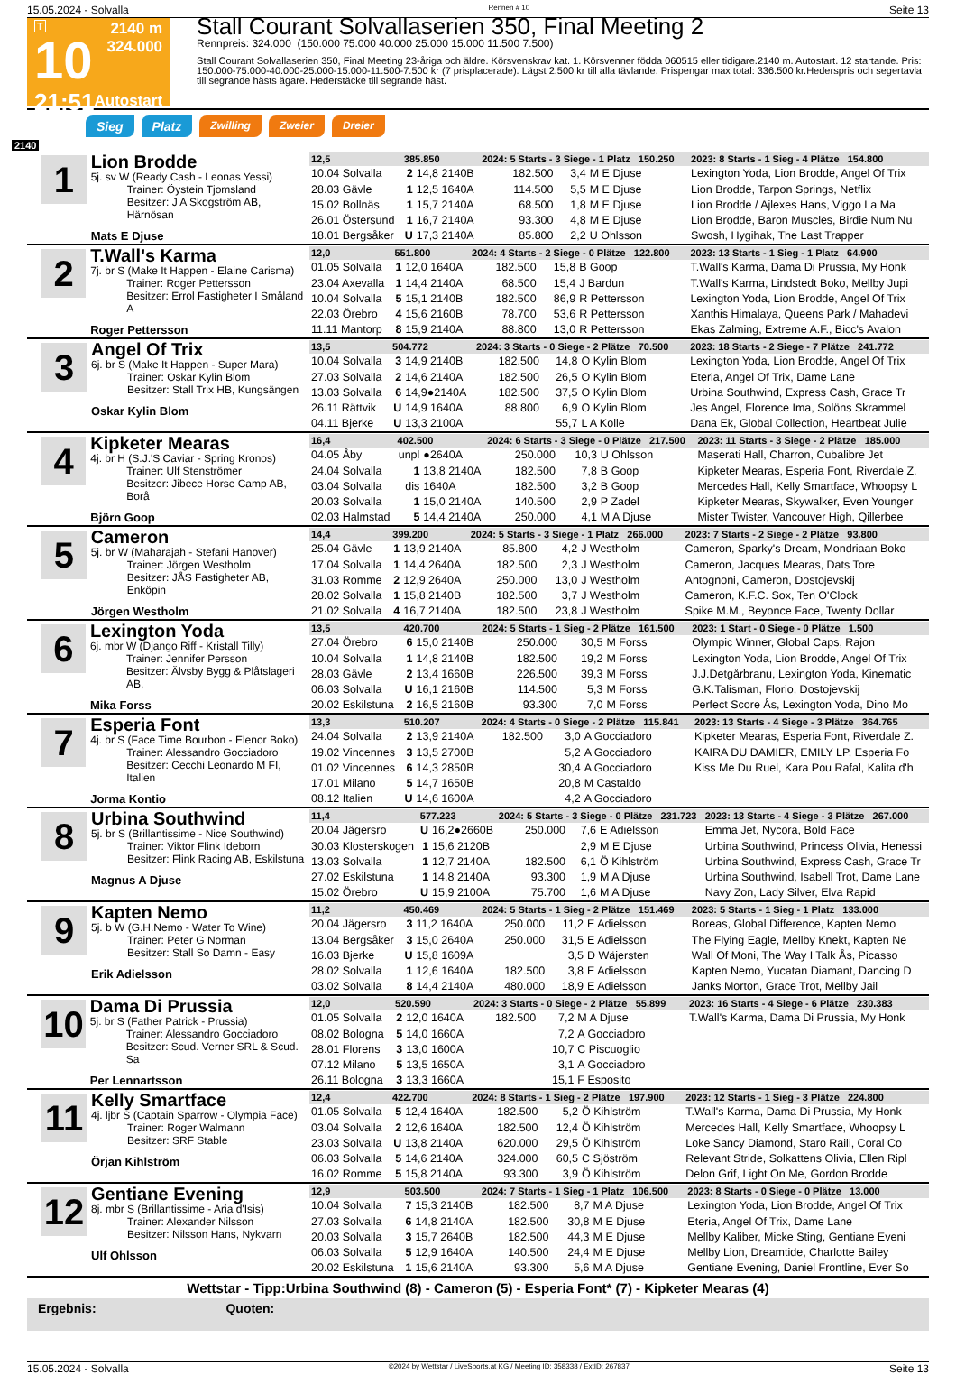15.05.2024 - Solvalla Rennen # 10 Seite 13
T
10
21:51
2140 m
324.000
Autostart
Stall Courant Solvallaserien 350, Final Meeting 2
Rennpreis: 324.000 (150.000 75.000 40.000 25.000 15.000 11.500 7.500)
Stall Courant Solvallaserien 350, Final Meeting 23-åriga och äldre. Körsvenskrav kat. 1. Körsvenner födda 060515 eller tidigare.2140 m. Autostart. 12 startande. Pris: 150.000-75.000-40.000-25.000-15.000-11.500-7.500 kr (7 prisplacerade). Lägst 2.500 kr till alla tävlande. Prispengar max total: 336.500 kr.Hederspris och segertavla till segrande hästs ägare. Hederstäcke till segrande häst.
Sieg Platz Zwilling Zweier Dreier
2140
1
Lion Brodde
5j. sv W (Ready Cash - Leonas Yessi)
Trainer: Öystein Tjomsland
Besitzer: J A Skogström AB, Härnösan
Mats E Djuse
| 12,5 | 385.850 | | 2024: 5 Starts - 3 Siege - 1 Platz 150.250 | | | | 2023: 8 Starts - 1 Sieg - 4 Plätze 154.800 |
| 10.04 Solvalla | 2 | 14,8 2140B | 182.500 | 3,4 | M E Djuse | | Lexington Yoda, Lion Brodde, Angel Of Trix |
| 28.03 Gävle | 1 | 12,5 1640A | 114.500 | 5,5 | M E Djuse | | Lion Brodde, Tarpon Springs, Netflix |
| 15.02 Bollnäs | 1 | 15,7 2140A | 68.500 | 1,8 | M E Djuse | | Lion Brodde / Ajlexes Hans, Viggo La Ma |
| 26.01 Östersund | 1 | 16,7 2140A | 93.300 | 4,8 | M E Djuse | | Lion Brodde, Baron Muscles, Birdie Num Nu |
| 18.01 Bergsåker | U | 17,3 2140A | 85.800 | 2,2 | U Ohlsson | | Swosh, Hygihak, The Last Trapper |
2
T.Wall's Karma
7j. br S (Make It Happen - Elaine Carisma)
Trainer: Roger Pettersson
Besitzer: Errol Fastigheter I Småland A
Roger Pettersson
| 12,0 | 551.800 | | 2024: 4 Starts - 2 Siege - 0 Plätze 122.800 | | | | 2023: 13 Starts - 1 Sieg - 1 Platz 64.900 |
| 01.05 Solvalla | 1 | 12,0 1640A | 182.500 | 15,8 | B Goop | | T.Wall's Karma, Dama Di Prussia, My Honk |
| 23.04 Axevalla | 1 | 14,4 2140A | 68.500 | 15,4 | J Bardun | | T.Wall's Karma, Lindstedt Boko, Mellby Jupi |
| 10.04 Solvalla | 5 | 15,1 2140B | 182.500 | 86,9 | R Pettersson | | Lexington Yoda, Lion Brodde, Angel Of Trix |
| 22.03 Örebro | 4 | 15,6 2160B | 78.700 | 53,6 | R Pettersson | | Xanthis Himalaya, Queens Park / Mahadevi |
| 11.11 Mantorp | 8 | 15,9 2140A | 88.800 | 13,0 | R Pettersson | | Ekas Zalming, Extreme A.F., Bicc's Avalon |
3
Angel Of Trix
6j. br S (Make It Happen - Super Mara)
Trainer: Oskar Kylin Blom
Besitzer: Stall Trix HB, Kungsängen
Oskar Kylin Blom
| 13,5 | 504.772 | | 2024: 3 Starts - 0 Siege - 2 Plätze 70.500 | | | | 2023: 18 Starts - 2 Siege - 7 Plätze 241.772 |
| 10.04 Solvalla | 3 | 14,9 2140B | 182.500 | 14,8 | O Kylin Blom | | Lexington Yoda, Lion Brodde, Angel Of Trix |
| 27.03 Solvalla | 2 | 14,6 2140A | 182.500 | 26,5 | O Kylin Blom | | Eteria, Angel Of Trix, Dame Lane |
| 13.03 Solvalla | 6 | 14,9●2140A | 182.500 | 37,5 | O Kylin Blom | | Urbina Southwind, Express Cash, Grace Tr |
| 26.11 Rättvik | U | 14,9 1640A | 88.800 | 6,9 | O Kylin Blom | | Jes Angel, Florence Ima, Solöns Skrammel |
| 04.11 Bjerke | U | 13,3 2100A | | 55,7 | L A Kolle | | Dana Ek, Global Collection, Heartbeat Julie |
4
Kipketer Mearas
4j. br H (S.J.'S Caviar - Spring Kronos)
Trainer: Ulf Stenströmer
Besitzer: Jibece Horse Camp AB, Borå
Björn Goop
| 16,4 | 402.500 | | 2024: 6 Starts - 3 Siege - 0 Plätze 217.500 | | | | 2023: 11 Starts - 3 Siege - 2 Plätze 185.000 |
| 04.05 Åby | unpl | ●2640A | 250.000 | 10,3 | U Ohlsson | | Maserati Hall, Charron, Cubalibre Jet |
| 24.04 Solvalla | 1 | 13,8 2140A | 182.500 | 7,8 | B Goop | | Kipketer Mearas, Esperia Font, Riverdale Z. |
| 03.04 Solvalla | dis | 1640A | 182.500 | 3,2 | B Goop | | Mercedes Hall, Kelly Smartface, Whoopsy L |
| 20.03 Solvalla | 1 | 15,0 2140A | 140.500 | 2,9 | P Zadel | | Kipketer Mearas, Skywalker, Even Younger |
| 02.03 Halmstad | 5 | 14,4 2140A | 250.000 | 4,1 | M A Djuse | | Mister Twister, Vancouver High, Qillerbee |
5
Cameron
5j. br W (Maharajah - Stefani Hanover)
Trainer: Jörgen Westholm
Besitzer: JÅS Fastigheter AB, Enköpin
Jörgen Westholm
| 14,4 | 399.200 | | 2024: 5 Starts - 3 Siege - 1 Platz 266.000 | | | | 2023: 7 Starts - 2 Siege - 2 Plätze 93.800 |
| 25.04 Gävle | 1 | 13,9 2140A | 85.800 | 4,2 | J Westholm | | Cameron, Sparky's Dream, Mondriaan Boko |
| 17.04 Solvalla | 1 | 14,4 2640A | 182.500 | 2,3 | J Westholm | | Cameron, Jacques Mearas, Dats Tore |
| 31.03 Romme | 2 | 12,9 2640A | 250.000 | 13,0 | J Westholm | | Antognoni, Cameron, Dostojevskij |
| 28.02 Solvalla | 1 | 15,8 2140B | 182.500 | 3,7 | J Westholm | | Cameron, K.F.C. Sox, Ten O'Clock |
| 21.02 Solvalla | 4 | 16,7 2140A | 182.500 | 23,8 | J Westholm | | Spike M.M., Beyonce Face, Twenty Dollar |
6
Lexington Yoda
6j. mbr W (Django Riff - Kristall Tilly)
Trainer: Jennifer Persson
Besitzer: Älvsby Bygg & Plåtslageri AB,
Mika Forss
| 13,5 | 420.700 | | 2024: 5 Starts - 1 Sieg - 2 Plätze 161.500 | | | | 2023: 1 Start - 0 Siege - 0 Plätze 1.500 |
| 27.04 Örebro | 6 | 15,0 2140B | 250.000 | 30,5 | M Forss | | Olympic Winner, Global Caps, Rajon |
| 10.04 Solvalla | 1 | 14,8 2140B | 182.500 | 19,2 | M Forss | | Lexington Yoda, Lion Brodde, Angel Of Trix |
| 28.03 Gävle | 2 | 13,4 1660B | 226.500 | 39,3 | M Forss | | J.J.Detgårbranu, Lexington Yoda, Kinematic |
| 06.03 Solvalla | U | 16,1 2160B | 114.500 | 5,3 | M Forss | | G.K.Talisman, Florio, Dostojevskij |
| 20.02 Eskilstuna | 2 | 16,5 2160B | 93.300 | 7,0 | M Forss | | Perfect Score Ås, Lexington Yoda, Dino Mo |
7
Esperia Font
4j. br S (Face Time Bourbon - Elenor Boko)
Trainer: Alessandro Gocciadoro
Besitzer: Cecchi Leonardo M FI, Italien
Jorma Kontio
| 13,3 | 510.207 | | 2024: 4 Starts - 0 Siege - 2 Plätze 115.841 | | | | 2023: 13 Starts - 4 Siege - 3 Plätze 364.765 |
| 24.04 Solvalla | 2 | 13,9 2140A | 182.500 | 3,0 | A Gocciadoro | | Kipketer Mearas, Esperia Font, Riverdale Z. |
| 19.02 Vincennes | 3 | 13,5 2700B | | 5,2 | A Gocciadoro | | KAIRA DU DAMIER, EMILY LP, Esperia Fo |
| 01.02 Vincennes | 6 | 14,3 2850B | | 30,4 | A Gocciadoro | | Kiss Me Du Ruel, Kara Pou Rafal, Kalita d'h |
| 17.01 Milano | 5 | 14,7 1650B | | 20,8 | M Castaldo | | |
| 08.12 Italien | U | 14,6 1600A | | 4,2 | A Gocciadoro | | |
8
Urbina Southwind
5j. br S (Brillantissime - Nice Southwind)
Trainer: Viktor Flink Ideborn
Besitzer: Flink Racing AB, Eskilstuna
Magnus A Djuse
| 11,4 | 577.223 | | 2024: 5 Starts - 3 Siege - 0 Plätze 231.723 | | | | 2023: 13 Starts - 4 Siege - 3 Plätze 267.000 |
| 20.04 Jägersro | U | 16,2●2660B | 250.000 | 7,6 | E Adielsson | | Emma Jet, Nycora, Bold Face |
| 30.03 Klosterskogen | 1 | 15,6 2120B | | 2,9 | M E Djuse | | Urbina Southwind, Princess Olivia, Henessi |
| 13.03 Solvalla | 1 | 12,7 2140A | 182.500 | 6,1 | Ö Kihlström | | Urbina Southwind, Express Cash, Grace Tr |
| 27.02 Eskilstuna | 1 | 14,8 2140A | 93.300 | 1,9 | M A Djuse | | Urbina Southwind, Isabell Trot, Dame Lane |
| 15.02 Örebro | U | 15,9 2100A | 75.700 | 1,6 | M A Djuse | | Navy Zon, Lady Silver, Elva Rapid |
9
Kapten Nemo
5j. b W (G.H.Nemo - Water To Wine)
Trainer: Peter G Norman
Besitzer: Stall So Damn - Easy
Erik Adielsson
| 11,2 | 450.469 | | 2024: 5 Starts - 1 Sieg - 2 Plätze 151.469 | | | | 2023: 5 Starts - 1 Sieg - 1 Platz 133.000 |
| 20.04 Jägersro | 3 | 11,2 1640A | 250.000 | 11,2 | E Adielsson | | Boreas, Global Difference, Kapten Nemo |
| 13.04 Bergsåker | 3 | 15,0 2640A | 250.000 | 31,5 | E Adielsson | | The Flying Eagle, Mellby Knekt, Kapten Ne |
| 16.03 Bjerke | U | 15,8 1609A | | 3,5 | D Wäjersten | | Wall Of Moni, The Way I Talk Ås, Picasso |
| 28.02 Solvalla | 1 | 12,6 1640A | 182.500 | 3,8 | E Adielsson | | Kapten Nemo, Yucatan Diamant, Dancing D |
| 03.02 Solvalla | 8 | 14,4 2140A | 480.000 | 18,9 | E Adielsson | | Janks Morton, Grace Trot, Mellby Jail |
10
Dama Di Prussia
5j. br S (Father Patrick - Prussia)
Trainer: Alessandro Gocciadoro
Besitzer: Scud. Verner SRL & Scud. Sa
Per Lennartsson
| 12,0 | 520.590 | | 2024: 3 Starts - 0 Siege - 2 Plätze 55.899 | | | | 2023: 16 Starts - 4 Siege - 6 Plätze 230.383 |
| 01.05 Solvalla | 2 | 12,0 1640A | 182.500 | 7,2 | M A Djuse | | T.Wall's Karma, Dama Di Prussia, My Honk |
| 08.02 Bologna | 5 | 14,0 1660A | | 7,2 | A Gocciadoro | | |
| 28.01 Florens | 3 | 13,0 1600A | | 10,7 | C Piscuoglio | | |
| 07.12 Milano | 5 | 13,5 1650A | | 3,1 | A Gocciadoro | | |
| 26.11 Bologna | 3 | 13,3 1660A | | 15,1 | F Esposito | | |
11
Kelly Smartface
4j. ljbr S (Captain Sparrow - Olympia Face)
Trainer: Roger Walmann
Besitzer: SRF Stable
Örjan Kihlström
| 12,4 | 422.700 | | 2024: 8 Starts - 1 Sieg - 2 Plätze 197.900 | | | | 2023: 12 Starts - 1 Sieg - 3 Plätze 224.800 |
| 01.05 Solvalla | 5 | 12,4 1640A | 182.500 | 5,2 | Ö Kihlström | | T.Wall's Karma, Dama Di Prussia, My Honk |
| 03.04 Solvalla | 2 | 12,6 1640A | 182.500 | 12,4 | Ö Kihlström | | Mercedes Hall, Kelly Smartface, Whoopsy L |
| 23.03 Solvalla | U | 13,8 2140A | 620.000 | 29,5 | Ö Kihlström | | Loke Sancy Diamond, Staro Raili, Coral Co |
| 06.03 Solvalla | 5 | 14,6 2140A | 324.000 | 60,5 | C Sjöström | | Relevant Stride, Solkattens Olivia, Ellen Ripl |
| 16.02 Romme | 5 | 15,8 2140A | 93.300 | 3,9 | Ö Kihlström | | Delon Grif, Light On Me, Gordon Brodde |
12
Gentiane Evening
8j. mbr S (Brillantissime - Aria d'Isis)
Trainer: Alexander Nilsson
Besitzer: Nilsson Hans, Nykvarn
Ulf Ohlsson
| 12,9 | 503.500 | | 2024: 7 Starts - 1 Sieg - 1 Platz 106.500 | | | | 2023: 8 Starts - 0 Siege - 0 Plätze 13.000 |
| 10.04 Solvalla | 7 | 15,3 2140B | 182.500 | 8,7 | M A Djuse | | Lexington Yoda, Lion Brodde, Angel Of Trix |
| 27.03 Solvalla | 6 | 14,8 2140A | 182.500 | 30,8 | M E Djuse | | Eteria, Angel Of Trix, Dame Lane |
| 20.03 Solvalla | 3 | 15,7 2640B | 182.500 | 44,3 | M E Djuse | | Mellby Kaliber, Micke Sting, Gentiane Eveni |
| 06.03 Solvalla | 5 | 12,9 1640A | 140.500 | 24,4 | M E Djuse | | Mellby Lion, Dreamtide, Charlotte Bailey |
| 20.02 Eskilstuna | 1 | 15,6 2140A | 93.300 | 5,6 | M A Djuse | | Gentiane Evening, Daniel Frontline, Ever So |
Wettstar - Tipp:Urbina Southwind (8) - Cameron (5) - Esperia Font* (7) - Kipketer Mearas (4)
Ergebnis: Quoten:
15.05.2024 - Solvalla ©2024 by Wettstar / LiveSports.at KG / Meeting ID: 358338 / ExtID: 267837 Seite 13